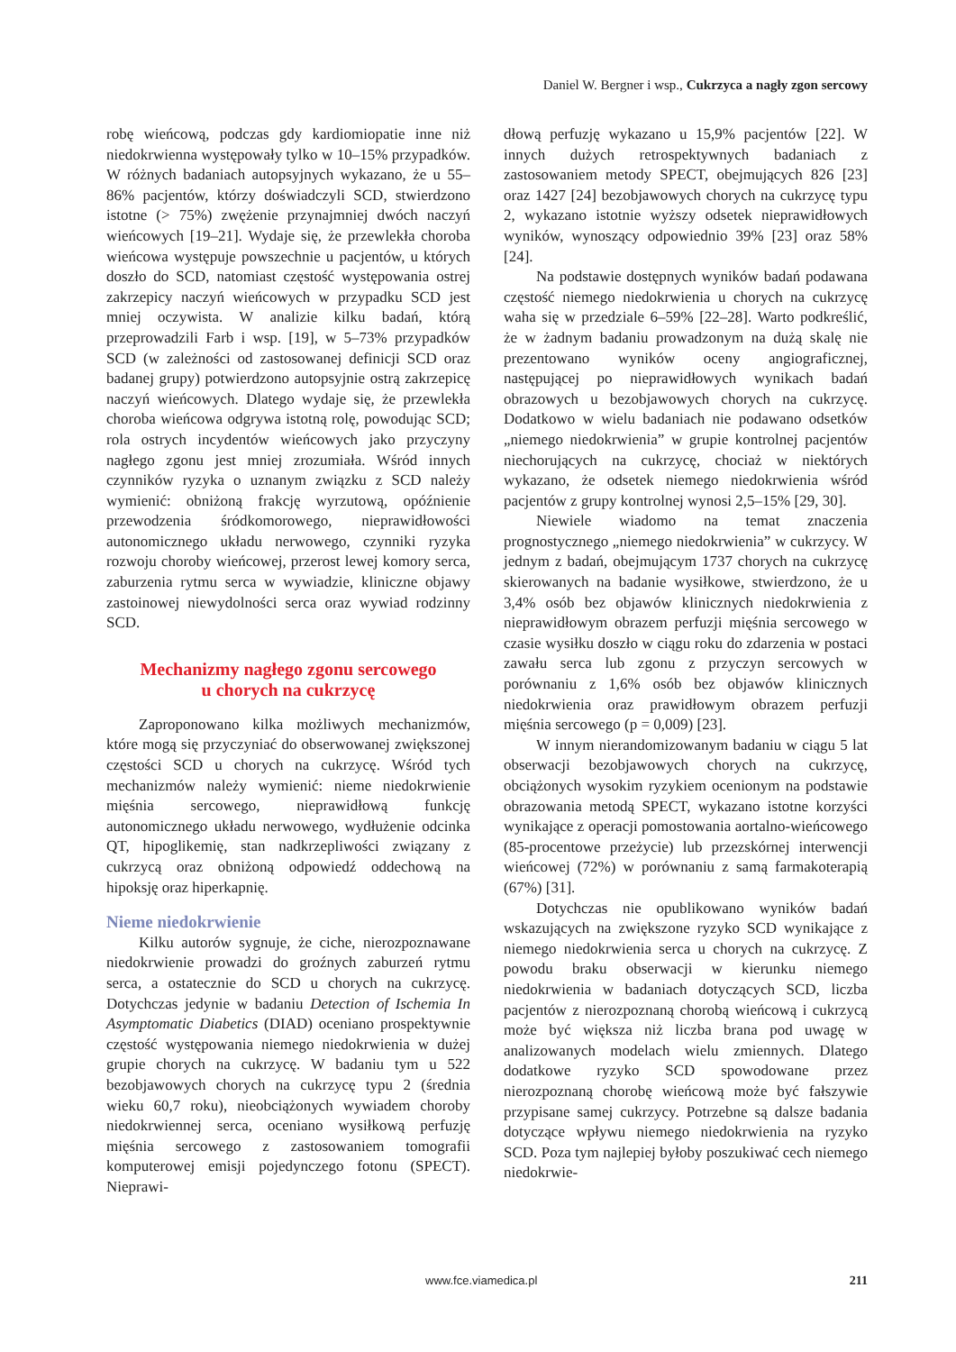Daniel W. Bergner i wsp., Cukrzyca a nagły zgon sercowy
robę wieńcową, podczas gdy kardiomiopatie inne niż niedokrwienna występowały tylko w 10–15% przypadków. W różnych badaniach autopsyjnych wykazano, że u 55–86% pacjentów, którzy doświadczyli SCD, stwierdzono istotne (> 75%) zwężenie przynajmniej dwóch naczyń wieńcowych [19–21]. Wydaje się, że przewlekła choroba wieńcowa występuje powszechnie u pacjentów, u których doszło do SCD, natomiast częstość występowania ostrej zakrzepicy naczyń wieńcowych w przypadku SCD jest mniej oczywista. W analizie kilku badań, którą przeprowadzili Farb i wsp. [19], w 5–73% przypadków SCD (w zależności od zastosowanej definicji SCD oraz badanej grupy) potwierdzono autopsyjnie ostrą zakrzepicę naczyń wieńcowych. Dlatego wydaje się, że przewlekła choroba wieńcowa odgrywa istotną rolę, powodując SCD; rola ostrych incydentów wieńcowych jako przyczyny nagłego zgonu jest mniej zrozumiała. Wśród innych czynników ryzyka o uznanym związku z SCD należy wymienić: obniżoną frakcję wyrzutową, opóźnienie przewodzenia śródkomorowego, nieprawidłowości autonomicznego układu nerwowego, czynniki ryzyka rozwoju choroby wieńcowej, przerost lewej komory serca, zaburzenia rytmu serca w wywiadzie, kliniczne objawy zastoinowej niewydolności serca oraz wywiad rodzinny SCD.
Mechanizmy nagłego zgonu sercowego
u chorych na cukrzycę
Zaproponowano kilka możliwych mechanizmów, które mogą się przyczyniać do obserwowanej zwiększonej częstości SCD u chorych na cukrzycę. Wśród tych mechanizmów należy wymienić: nieme niedokrwienie mięśnia sercowego, nieprawidłową funkcję autonomicznego układu nerwowego, wydłużenie odcinka QT, hipoglikemię, stan nadkrzepliwości związany z cukrzycą oraz obniżoną odpowiedź oddechową na hipoksję oraz hiperkapnię.
Nieme niedokrwienie
Kilku autorów sygnuje, że ciche, nierozpoznawane niedokrwienie prowadzi do groźnych zaburzeń rytmu serca, a ostatecznie do SCD u chorych na cukrzycę. Dotychczas jedynie w badaniu Detection of Ischemia In Asymptomatic Diabetics (DIAD) oceniano prospektywnie częstość występowania niemego niedokrwienia w dużej grupie chorych na cukrzycę. W badaniu tym u 522 bezobjawowych chorych na cukrzycę typu 2 (średnia wieku 60,7 roku), nieobciążonych wywiadem choroby niedokrwiennej serca, oceniano wysiłkową perfuzję mięśnia sercowego z zastosowaniem tomografii komputerowej emisji pojedynczego fotonu (SPECT). Nieprawi-
dłową perfuzję wykazano u 15,9% pacjentów [22]. W innych dużych retrospektywnych badaniach z zastosowaniem metody SPECT, obejmujących 826 [23] oraz 1427 [24] bezobjawowych chorych na cukrzycę typu 2, wykazano istotnie wyższy odsetek nieprawidłowych wyników, wynoszący odpowiednio 39% [23] oraz 58% [24].
Na podstawie dostępnych wyników badań podawana częstość niemego niedokrwienia u chorych na cukrzycę waha się w przedziale 6–59% [22–28]. Warto podkreślić, że w żadnym badaniu prowadzonym na dużą skalę nie prezentowano wyników oceny angiograficznej, następującej po nieprawidłowych wynikach badań obrazowych u bezobjawowych chorych na cukrzycę. Dodatkowo w wielu badaniach nie podawano odsetków „niemego niedokrwienia” w grupie kontrolnej pacjentów niechorujących na cukrzycę, chociaż w niektórych wykazano, że odsetek niemego niedokrwienia wśród pacjentów z grupy kontrolnej wynosi 2,5–15% [29, 30].
Niewiele wiadomo na temat znaczenia prognostycznego „niemego niedokrwienia” w cukrzycy. W jednym z badań, obejmującym 1737 chorych na cukrzycę skierowanych na badanie wysiłkowe, stwierdzono, że u 3,4% osób bez objawów klinicznych niedokrwienia z nieprawidłowym obrazem perfuzji mięśnia sercowego w czasie wysiłku doszło w ciągu roku do zdarzenia w postaci zawału serca lub zgonu z przyczyn sercowych w porównaniu z 1,6% osób bez objawów klinicznych niedokrwienia oraz prawidłowym obrazem perfuzji mięśnia sercowego (p = 0,009) [23].
W innym nierandomizowanym badaniu w ciągu 5 lat obserwacji bezobjawowych chorych na cukrzycę, obciążonych wysokim ryzykiem ocenionym na podstawie obrazowania metodą SPECT, wykazano istotne korzyści wynikające z operacji pomostowania aortalno-wieńcowego (85-procentowe przeżycie) lub przezskórnej interwencji wieńcowej (72%) w porównaniu z samą farmakoterapią (67%) [31].
Dotychczas nie opublikowano wyników badań wskazujących na zwiększone ryzyko SCD wynikające z niemego niedokrwienia serca u chorych na cukrzycę. Z powodu braku obserwacji w kierunku niemego niedokrwienia w badaniach dotyczących SCD, liczba pacjentów z nierozpoznaną chorobą wieńcową i cukrzycą może być większa niż liczba brana pod uwagę w analizowanych modelach wielu zmiennych. Dlatego dodatkowe ryzyko SCD spowodowane przez nierozpoznaną chorobę wieńcową może być fałszywie przypisane samej cukrzycy. Potrzebne są dalsze badania dotyczące wpływu niemego niedokrwienia na ryzyko SCD. Poza tym najlepiej byłoby poszukiwać cech niemego niedokrwie-
www.fce.viamedica.pl 211